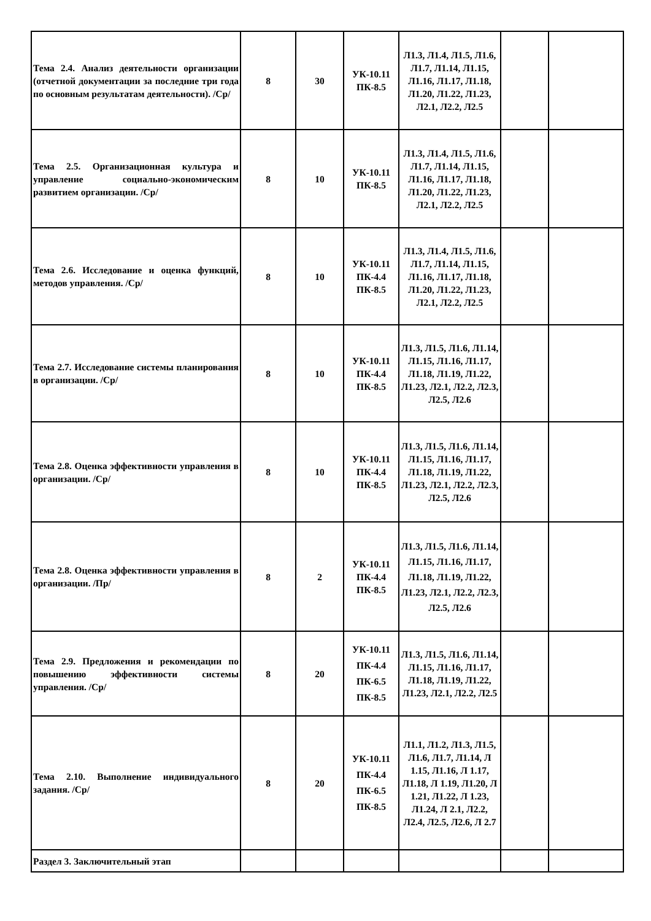| Тема 2.4. Анализ деятельности организации (отчетной документации за последние три года по основным результатам деятельности). /Ср/ | 8 | 30 | УК-10.11 ПК-8.5 | Л1.3, Л1.4, Л1.5, Л1.6, Л1.7, Л1.14, Л1.15, Л1.16, Л1.17, Л1.18, Л1.20, Л1.22, Л1.23, Л2.1, Л2.2, Л2.5 | | |
| Тема 2.5. Организационная культура и управление социально-экономическим развитием организации. /Ср/ | 8 | 10 | УК-10.11 ПК-8.5 | Л1.3, Л1.4, Л1.5, Л1.6, Л1.7, Л1.14, Л1.15, Л1.16, Л1.17, Л1.18, Л1.20, Л1.22, Л1.23, Л2.1, Л2.2, Л2.5 | | |
| Тема 2.6. Исследование и оценка функций, методов управления. /Ср/ | 8 | 10 | УК-10.11 ПК-4.4 ПК-8.5 | Л1.3, Л1.4, Л1.5, Л1.6, Л1.7, Л1.14, Л1.15, Л1.16, Л1.17, Л1.18, Л1.20, Л1.22, Л1.23, Л2.1, Л2.2, Л2.5 | | |
| Тема 2.7. Исследование системы планирования в организации. /Ср/ | 8 | 10 | УК-10.11 ПК-4.4 ПК-8.5 | Л1.3, Л1.5, Л1.6, Л1.14, Л1.15, Л1.16, Л1.17, Л1.18, Л1.19, Л1.22, Л1.23, Л2.1, Л2.2, Л2.3, Л2.5, Л2.6 | | |
| Тема 2.8. Оценка эффективности управления в организации. /Ср/ | 8 | 10 | УК-10.11 ПК-4.4 ПК-8.5 | Л1.3, Л1.5, Л1.6, Л1.14, Л1.15, Л1.16, Л1.17, Л1.18, Л1.19, Л1.22, Л1.23, Л2.1, Л2.2, Л2.3, Л2.5, Л2.6 | | |
| Тема 2.8. Оценка эффективности управления в организации. /Пр/ | 8 | 2 | УК-10.11 ПК-4.4 ПК-8.5 | Л1.3, Л1.5, Л1.6, Л1.14, Л1.15, Л1.16, Л1.17, Л1.18, Л1.19, Л1.22, Л1.23, Л2.1, Л2.2, Л2.3, Л2.5, Л2.6 | | |
| Тема 2.9. Предложения и рекомендации по повышению эффективности системы управления. /Ср/ | 8 | 20 | УК-10.11 ПК-4.4 ПК-6.5 ПК-8.5 | Л1.3, Л1.5, Л1.6, Л1.14, Л1.15, Л1.16, Л1.17, Л1.18, Л1.19, Л1.22, Л1.23, Л2.1, Л2.2, Л2.5 | | |
| Тема 2.10. Выполнение индивидуального задания. /Ср/ | 8 | 20 | УК-10.11 ПК-4.4 ПК-6.5 ПК-8.5 | Л1.1, Л1.2, Л1.3, Л1.5, Л1.6, Л1.7, Л1.14, Л 1.15, Л1.16, Л 1.17, Л1.18, Л 1.19, Л1.20, Л 1.21, Л1.22, Л 1.23, Л1.24, Л 2.1, Л2.2, Л2.4, Л2.5, Л2.6, Л 2.7 | | |
| Раздел 3. Заключительный этап | | | | | | |